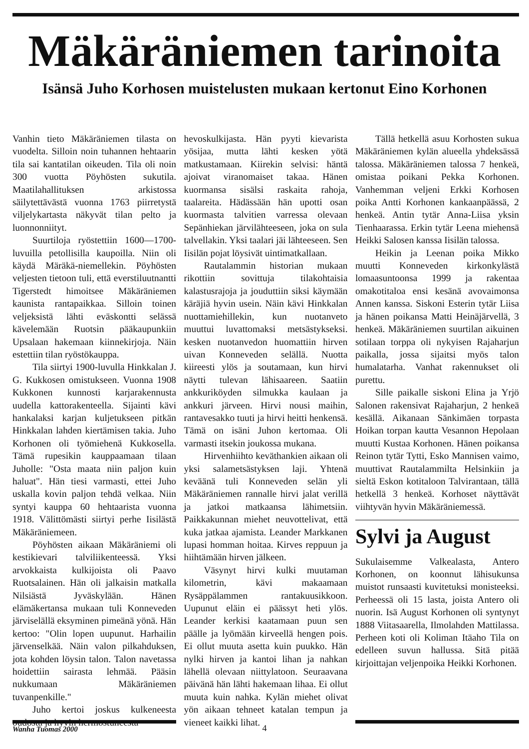Mäkäräniemen tarinoita
Isänsä Juho Korhosen muistelusten mukaan kertonut Eino Korhonen
Vanhin tieto Mäkäräniemen tilasta on vuodelta. Silloin noin tuhannen hehtaarin tila sai kantatilan oikeuden. Tila oli noin 300 vuotta Pöyhösten sukutila. Maatilahallituksen arkistossa säilytettävästä vuonna 1763 piirretystä viljelykartasta näkyvät tilan pelto ja luonnonniityt.
Suurtiloja ryöstettiin 1600—1700-luvuilla petollisilla kaupoilla. Niin oli käydä Märäkä-niemellekin. Pöyhösten veljesten tietoon tuli, että everstiluutnantti Tigerstedt himoitsee Mäkäräniemen kaunista rantapaikkaa. Silloin toinen veljeksistä lähti eväskontti selässä kävelemään Ruotsin pääkaupunkiin Upsalaan hakemaan kiinnekirjoja. Näin estettiin tilan ryöstökauppa.
Tila siirtyi 1900-luvulla Hinkkalan J. G. Kukkosen omistukseen. Vuonna 1908 Kukkonen kunnosti karjarakennusta uudella kattorakenteella. Sijainti kävi hankalaksi karjan kuljetukseen pitkän Hinkkalan lahden kiertämisen takia. Juho Korhonen oli työmiehenä Kukkosella. Tämä rupesikin kauppaamaan tilaan Juholle: "Osta maata niin paljon kuin haluat". Hän tiesi varmasti, ettei Juho uskalla kovin paljon tehdä velkaa. Niin syntyi kauppa 60 hehtaarista vuonna 1918. Välittömästi siirtyi perhe Iisilästä Mäkäräniemeen.
Pöyhösten aikaan Mäkäräniemi oli kestikievari talviliikenteessä. Yksi arvokkaista kulkijoista oli Paavo Ruotsalainen. Hän oli jalkaisin matkalla Nilsiästä Jyväskylään. Hänen elämäkertansa mukaan tuli Konneveden järviselällä eksyminen pimeänä yönä. Hän kertoo: "Olin lopen uupunut. Harhailin järvenselkää. Näin valon pilkahduksen, jota kohden löysin talon. Talon navetassa hoidettiin sairasta lehmää. Pääsin nukkumaan Mäkäräniemen tuvanpenkille."
Juho kertoi joskus kulkeneesta oudosta ja hyvin hermostuneesta
hevoskulkijasta. Hän pyyti kievarista yösijaa, mutta lähti kesken yötä matkustamaan. Kiirekin selvisi: häntä ajoivat viranomaiset takaa. Hänen kuormansa sisälsi raskaita rahoja, taalareita. Hädässään hän upotti osan kuormasta talvitien varressa olevaan Sepänhiekan järvilähteeseen, joka on sula talvellakin. Yksi taalari jäi lähteeseen. Sen Iisilän pojat löysivät uintimatkallaan.
Rautalammin historian mukaan rikottiin sovittuja tilakohtaisia kalastusrajoja ja jouduttiin siksi käymään käräjiä hyvin usein. Näin kävi Hinkkalan nuottamiehillekin, kun nuotanveto muuttui luvattomaksi metsästykseksi. kesken nuotanvedon huomattiin hirven uivan Konneveden selällä. Nuotta kiireesti ylös ja soutamaan, kun hirvi näytti tulevan lähisaareen. Saatiin ankkuriköyden silmukka kaulaan ja ankkuri järveen. Hirvi nousi maihin, rantavesakko tuuti ja hirvi heitti henkensä. Tämä on isäni Juhon kertomaa. Oli varmasti itsekin joukossa mukana.
Hirvenhiihto keväthankien aikaan oli yksi salametsästyksen laji. Yhtenä keväänä tuli Konneveden selän yli Mäkäräniemen rannalle hirvi jalat verillä ja jatkoi matkaansa lähimetsiin. Paikkakunnan miehet neuvottelivat, että kuka jatkaa ajamista. Leander Markkanen lupasi homman hoitaa. Kirves reppuun ja hiihtämään hirven jälkeen.
Väsynyt hirvi kulki muutaman kilometrin, kävi makaamaan Rysäppälammen rantakuusikkoon. Uupunut eläin ei päässyt heti ylös. Leander kerkisi kaatamaan puun sen päälle ja lyömään kirveellä hengen pois. Ei ollut muuta asetta kuin puukko. Hän nylki hirven ja kantoi lihan ja nahkan lähellä olevaan niittylatoon. Seuraavana päivänä hän lähti hakemaan lihaa. Ei ollut muuta kuin nahka. Kylän miehet olivat yön aikaan tehneet katalan tempun ja vieneet kaikki lihat.
Tällä hetkellä asuu Korhosten sukua Mäkäräniemen kylän alueella yhdeksässä talossa. Mäkäräniemen talossa 7 henkeä, omistaa poikani Pekka Korhonen. Vanhemman veljeni Erkki Korhosen poika Antti Korhonen kankaanpäässä, 2 henkeä. Antin tytär Anna-Liisa yksin Tienhaarassa. Erkin tytär Leena miehensä Heikki Salosen kanssa Iisilän talossa.
Heikin ja Leenan poika Mikko muutti Konneveden kirkonkylästä lomaasuntoonsa 1999 ja rakentaa omakotitaloa ensi kesänä avovaimonsa Annen kanssa. Siskoni Esterin tytär Liisa ja hänen poikansa Matti Heinäjärvellä, 3 henkeä. Mäkäräniemen suurtilan aikuinen sotilaan torppa oli nykyisen Rajaharjun paikalla, jossa sijaitsi myös talon humalatarha. Vanhat rakennukset oli purettu.
Sille paikalle siskoni Elina ja Yrjö Salonen rakensivat Rajaharjun, 2 henkeä kesällä. Aikanaan Sänkimäen torpasta Hoikan torpan kautta Vesannon Hepolaan muutti Kustaa Korhonen. Hänen poikansa Reinon tytär Tytti, Esko Mannisen vaimo, muuttivat Rautalammilta Helsinkiin ja sieltä Eskon kotitaloon Talvirantaan, tällä hetkellä 3 henkeä. Korhoset näyttävät viihtyvän hyvin Mäkäräniemessä.
Sylvi ja August
Sukulaisemme Valkealasta, Antero Korhonen, on koonnut lähisukunsa muistot runsaasti kuvitetuksi monisteeksi. Perheessä oli 15 lasta, joista Antero oli nuorin. Isä August Korhonen oli syntynyt 1888 Viitasaarella, Ilmolahden Mattilassa. Perheen koti oli Koliman Itäaho Tila on edelleen suvun hallussa. Sitä pitää kirjoittajan veljenpoika Heikki Korhonen.
Wanha Tuomas 2000
4